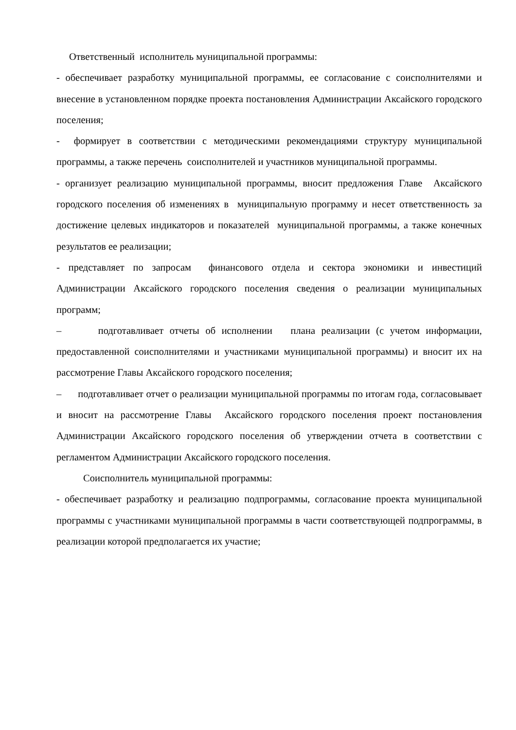Ответственный исполнитель муниципальной программы:
- обеспечивает разработку муниципальной программы, ее согласование с соисполнителями и внесение в установленном порядке проекта постановления Администрации Аксайского городского поселения;
- формирует в соответствии с методическими рекомендациями структуру муниципальной программы, а также перечень соисполнителей и участников муниципальной программы.
- организует реализацию муниципальной программы, вносит предложения Главе Аксайского городского поселения об изменениях в муниципальную программу и несет ответственность за достижение целевых индикаторов и показателей муниципальной программы, а также конечных результатов ее реализации;
- представляет по запросам финансового отдела и сектора экономики и инвестиций Администрации Аксайского городского поселения сведения о реализации муниципальных программ;
– подготавливает отчеты об исполнении плана реализации (с учетом информации, предоставленной соисполнителями и участниками муниципальной программы) и вносит их на рассмотрение Главы Аксайского городского поселения;
– подготавливает отчет о реализации муниципальной программы по итогам года, согласовывает и вносит на рассмотрение Главы Аксайского городского поселения проект постановления Администрации Аксайского городского поселения об утверждении отчета в соответствии с регламентом Администрации Аксайского городского поселения.
Соисполнитель муниципальной программы:
- обеспечивает разработку и реализацию подпрограммы, согласование проекта муниципальной программы с участниками муниципальной программы в части соответствующей подпрограммы, в реализации которой предполагается их участие;